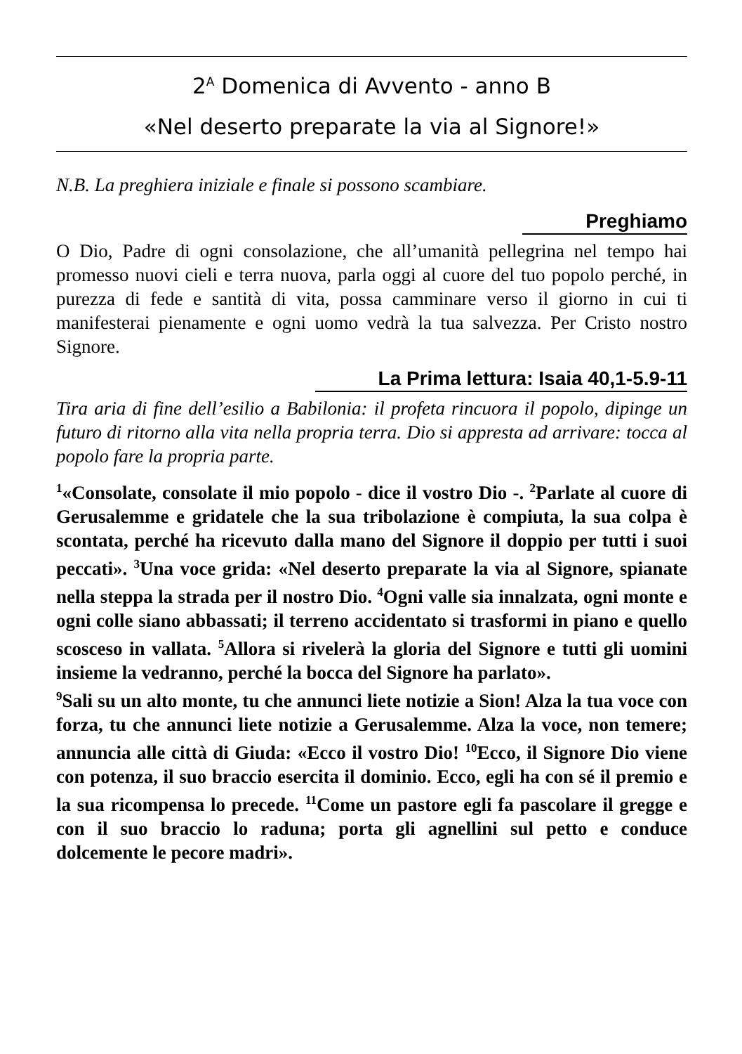2<sup>A</sup> Domenica di Avvento - anno B
«Nel deserto preparate la via al Signore!»
N.B. La preghiera iniziale e finale si possono scambiare.
Preghiamo
O Dio, Padre di ogni consolazione, che all’umanità pellegrina nel tempo hai promesso nuovi cieli e terra nuova, parla oggi al cuore del tuo popolo perché, in purezza di fede e santità di vita, possa camminare verso il giorno in cui ti manifesterai pienamente e ogni uomo vedrà la tua salvezza. Per Cristo nostro Signore.
La Prima lettura: Isaia 40,1-5.9-11
Tira aria di fine dell’esilio a Babilonia: il profeta rincuora il popolo, dipinge un futuro di ritorno alla vita nella propria terra. Dio si appresta ad arrivare: tocca al popolo fare la propria parte.
<sup>1</sup> «Consolate, consolate il mio popolo - dice il vostro Dio -. <sup>2</sup>Parlate al cuore di Gerusalemme e gridatele che la sua tribolazione è compiuta, la sua colpa è scontata, perché ha ricevuto dalla mano del Signore il doppio per tutti i suoi peccati». <sup>3</sup>Una voce grida: «Nel deserto preparate la via al Signore, spianate nella steppa la strada per il nostro Dio. <sup>4</sup>Ogni valle sia innalzata, ogni monte e ogni colle siano abbassati; il terreno accidentato si trasformi in piano e quello scosceso in vallata. <sup>5</sup>Allora si rivelerà la gloria del Signore e tutti gli uomini insieme la vedranno, perché la bocca del Signore ha parlato».
<sup>9</sup> Sali su un alto monte, tu che annunci liete notizie a Sion! Alza la tua voce con forza, tu che annunci liete notizie a Gerusalemme. Alza la voce, non temere; annuncia alle città di Giuda: «Ecco il vostro Dio! <sup>10</sup>Ecco, il Signore Dio viene con potenza, il suo braccio esercita il dominio. Ecco, egli ha con sé il premio e la sua ricompensa lo precede. <sup>11</sup>Come un pastore egli fa pascolare il gregge e con il suo braccio lo raduna; porta gli agnellini sul petto e conduce dolcemente le pecore madri».